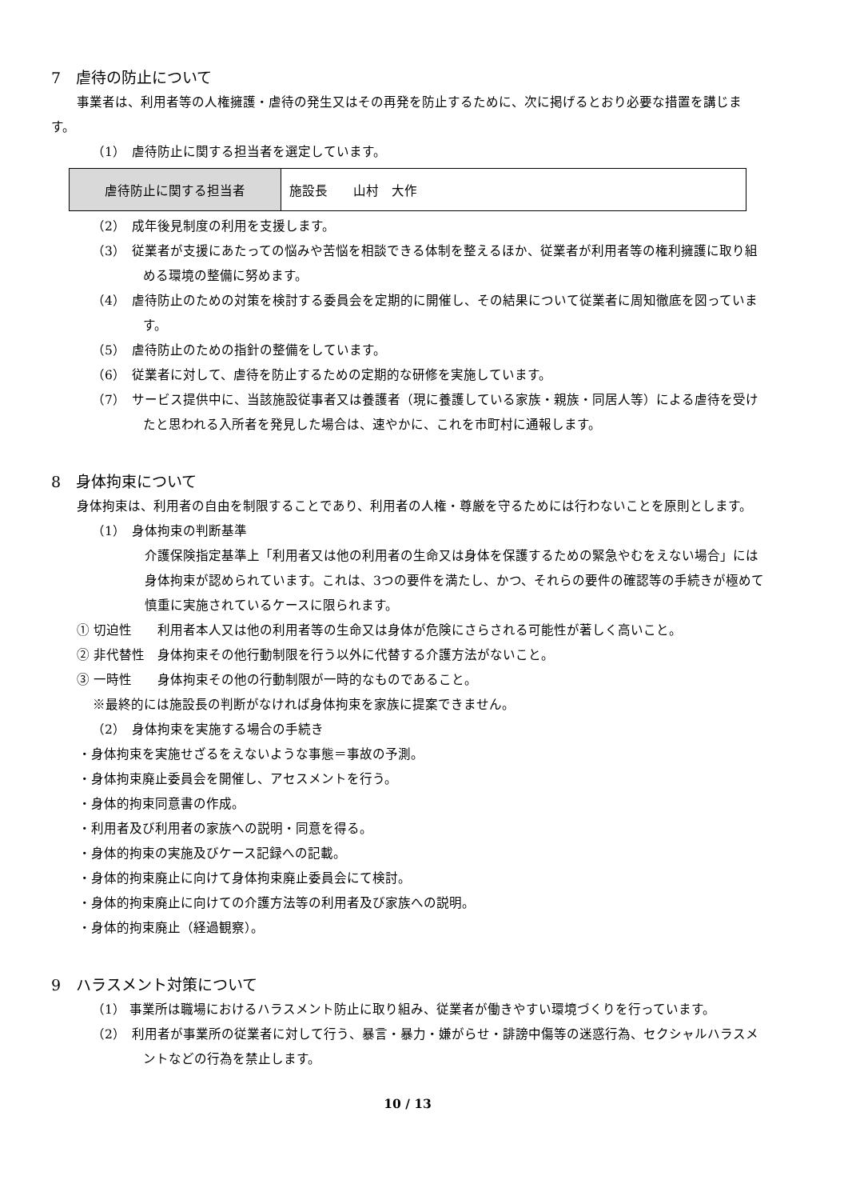7　虐待の防止について
　事業者は、利用者等の人権擁護・虐待の発生又はその再発を防止するために、次に掲げるとおり必要な措置を講じます。
（1）　虐待防止に関する担当者を選定しています。
| 虐待防止に関する担当者 | 施設長 山村 大作 |
（2）　成年後見制度の利用を支援します。
（3）　従業者が支援にあたっての悩みや苦悩を相談できる体制を整えるほか、従業者が利用者等の権利擁護に取り組める環境の整備に努めます。
（4）　虐待防止のための対策を検討する委員会を定期的に開催し、その結果について従業者に周知徹底を図っています。
（5）　虐待防止のための指針の整備をしています。
（6）　従業者に対して、虐待を防止するための定期的な研修を実施しています。
（7）　サービス提供中に、当該施設従事者又は養護者（現に養護している家族・親族・同居人等）による虐待を受けたと思われる入所者を発見した場合は、速やかに、これを市町村に通報します。
8　身体拘束について
　　身体拘束は、利用者の自由を制限することであり、利用者の人権・尊厳を守るためには行わないことを原則とします。
（1）　身体拘束の判断基準
　介護保険指定基準上「利用者又は他の利用者の生命又は身体を保護するための緊急やむをえない場合」には身体拘束が認められています。これは、3つの要件を満たし、かつ、それらの要件の確認等の手続きが極めて慎重に実施されているケースに限られます。
① 切迫性　　利用者本人又は他の利用者等の生命又は身体が危険にさらされる可能性が著しく高いこと。
② 非代替性　身体拘束その他行動制限を行う以外に代替する介護方法がないこと。
③ 一時性　　身体拘束その他の行動制限が一時的なものであること。
※最終的には施設長の判断がなければ身体拘束を家族に提案できません。
（2）　身体拘束を実施する場合の手続き
・身体拘束を実施せざるをえないような事態＝事故の予測。
・身体拘束廃止委員会を開催し、アセスメントを行う。
・身体的拘束同意書の作成。
・利用者及び利用者の家族への説明・同意を得る。
・身体的拘束の実施及びケース記録への記載。
・身体的拘束廃止に向けて身体拘束廃止委員会にて検討。
・身体的拘束廃止に向けての介護方法等の利用者及び家族への説明。
・身体的拘束廃止（経過観察）。
9　ハラスメント対策について
（1） 事業所は職場におけるハラスメント防止に取り組み、従業者が働きやすい環境づくりを行っています。
（2）　利用者が事業所の従業者に対して行う、暴言・暴力・嫌がらせ・誹謗中傷等の迷惑行為、セクシャルハラスメントなどの行為を禁止します。
10 / 13